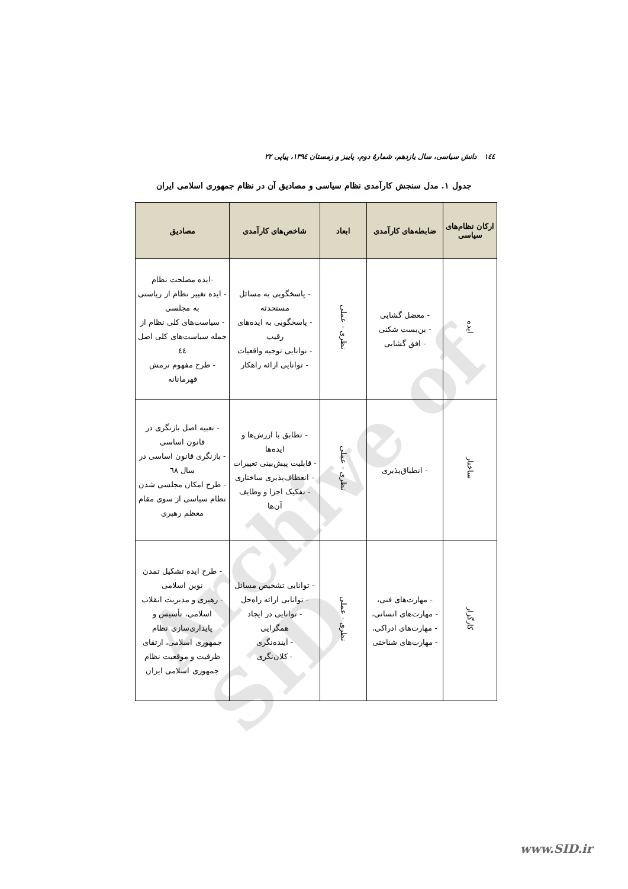Archive of SID
١٤٤ دانش سیاسی، سال یازدهم، شمارهٔ دوم، پاییز و زمستان ١٣٩٤، پیاپی ٢٢
جدول ١. مدل سنجش کارآمدی نظام سیاسی و مصادیق آن در نظام جمهوری اسلامی ایران
| ارکان نظام‌های سیاسی | ضابطه‌های کارآمدی | ابعاد | شاخص‌های کارآمدی | مصادیق |
| --- | --- | --- | --- | --- |
| ایده | - معضل گشایی - بن‌بست شکنی - افق گشایی | نظری - عملی | - پاسخگویی به مسائل مستحدثه - پاسخگویی به ایده‌های رقیب - توانایی توجیه واقعیات - توانایی ارائه راهکار | -ایده مصلحت نظام - ایده تغییر نظام از ریاستی به مجلسی - سیاست‌های کلی نظام از جمله سیاست‌های کلی اصل ٤٤ - طرح مفهوم نرمش قهرمانانه |
| ساختار | - انطباق‌پذیری | نظری - عملی | - تطابق با ارزش‌ها و ایده‌ها - قابلیت پیش‌بینی تغییرات - انعطاف‌پذیری ساختاری - تفکیک اجزا و وظایف آن‌ها | - تعبیه اصل بازنگری در قانون اساسی - بازنگری قانون اساسی در سال ٦٨ - طرح امکان مجلسی شدن نظام سیاسی از سوی مقام معظم رهبری |
| کارگزار | - مهارت‌های فنی، - مهارت‌های انسانی، - مهارت‌های ادراکی، - مهارت‌های شناختی | نظری - عملی | - توانایی تشخیص مسائل - توانایی ارائه راه‌حل - توانایی در ایجاد همگرایی - آینده‌نگری - کلان‌نگری | - طرح ایده تشکیل تمدن نوین اسلامی - رهبری و مدیریت انقلاب اسلامی، تأسیس و پایداری‌سازی نظام جمهوری اسلامی، ارتقای ظرفیت و موقعیت نظام جمهوری اسلامی ایران |
www.SID.ir